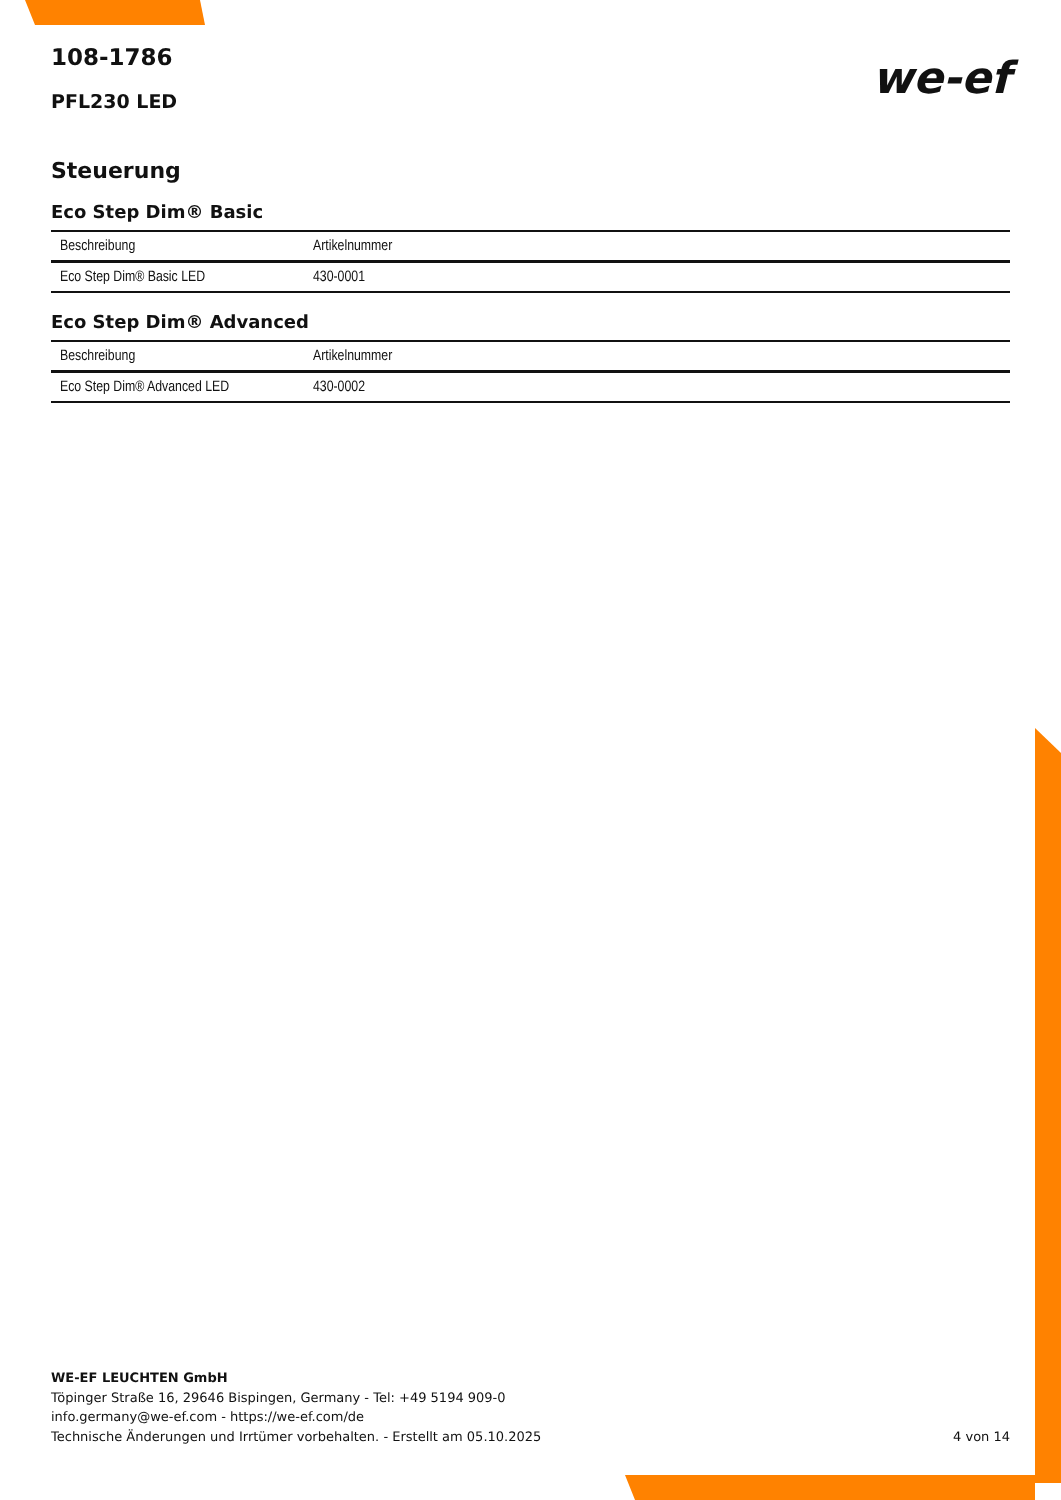108-1786
PFL230 LED
we-ef
Steuerung
Eco Step Dim® Basic
| Beschreibung | Artikelnummer |
| --- | --- |
| Eco Step Dim® Basic LED | 430-0001 |
Eco Step Dim® Advanced
| Beschreibung | Artikelnummer |
| --- | --- |
| Eco Step Dim® Advanced LED | 430-0002 |
WE-EF LEUCHTEN GmbH
Töpinger Straße 16, 29646 Bispingen, Germany - Tel: +49 5194 909-0
info.germany@we-ef.com - https://we-ef.com/de
Technische Änderungen und Irrtümer vorbehalten. - Erstellt am 05.10.2025 4 von 14